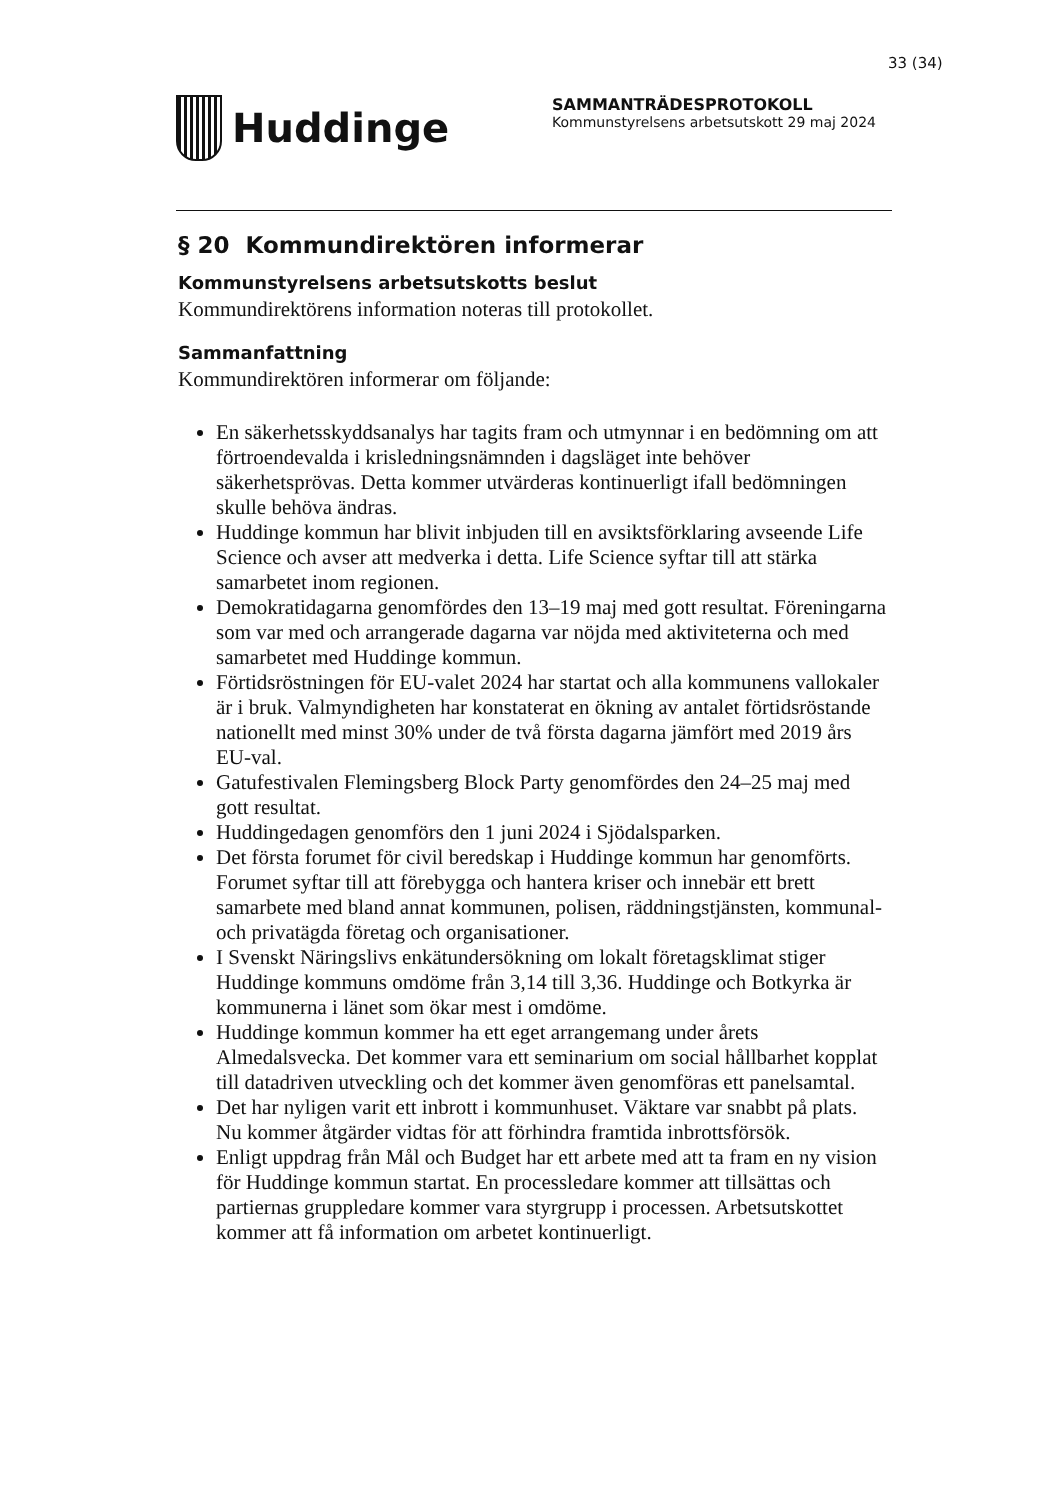33 (34)
Huddinge
SAMMANTRÄDESPROTOKOLL
Kommunstyrelsens arbetsutskott 29 maj 2024
§ 20 Kommundirektören informerar
Kommunstyrelsens arbetsutskotts beslut
Kommundirektörens information noteras till protokollet.
Sammanfattning
Kommundirektören informerar om följande:
En säkerhetsskyddsanalys har tagits fram och utmynnar i en bedömning om att förtroendevalda i krisledningsnämnden i dagsläget inte behöver säkerhetsprövas. Detta kommer utvärderas kontinuerligt ifall bedömningen skulle behöva ändras.
Huddinge kommun har blivit inbjuden till en avsiktsförklaring avseende Life Science och avser att medverka i detta. Life Science syftar till att stärka samarbetet inom regionen.
Demokratidagarna genomfördes den 13–19 maj med gott resultat. Föreningarna som var med och arrangerade dagarna var nöjda med aktiviteterna och med samarbetet med Huddinge kommun.
Förtidsröstningen för EU-valet 2024 har startat och alla kommunens vallokaler är i bruk. Valmyndigheten har konstaterat en ökning av antalet förtidsröstande nationellt med minst 30% under de två första dagarna jämfört med 2019 års EU-val.
Gatufestivalen Flemingsberg Block Party genomfördes den 24–25 maj med gott resultat.
Huddingedagen genomförs den 1 juni 2024 i Sjödalsparken.
Det första forumet för civil beredskap i Huddinge kommun har genomförts. Forumet syftar till att förebygga och hantera kriser och innebär ett brett samarbete med bland annat kommunen, polisen, räddningstjänsten, kommunal- och privatägda företag och organisationer.
I Svenskt Näringslivs enkätundersökning om lokalt företagsklimat stiger Huddinge kommuns omdöme från 3,14 till 3,36. Huddinge och Botkyrka är kommunerna i länet som ökar mest i omdöme.
Huddinge kommun kommer ha ett eget arrangemang under årets Almedalsvecka. Det kommer vara ett seminarium om social hållbarhet kopplat till datadriven utveckling och det kommer även genomföras ett panelsamtal.
Det har nyligen varit ett inbrott i kommunhuset. Väktare var snabbt på plats. Nu kommer åtgärder vidtas för att förhindra framtida inbrottsförsök.
Enligt uppdrag från Mål och Budget har ett arbete med att ta fram en ny vision för Huddinge kommun startat. En processledare kommer att tillsättas och partiernas gruppledare kommer vara styrgrupp i processen. Arbetsutskottet kommer att få information om arbetet kontinuerligt.